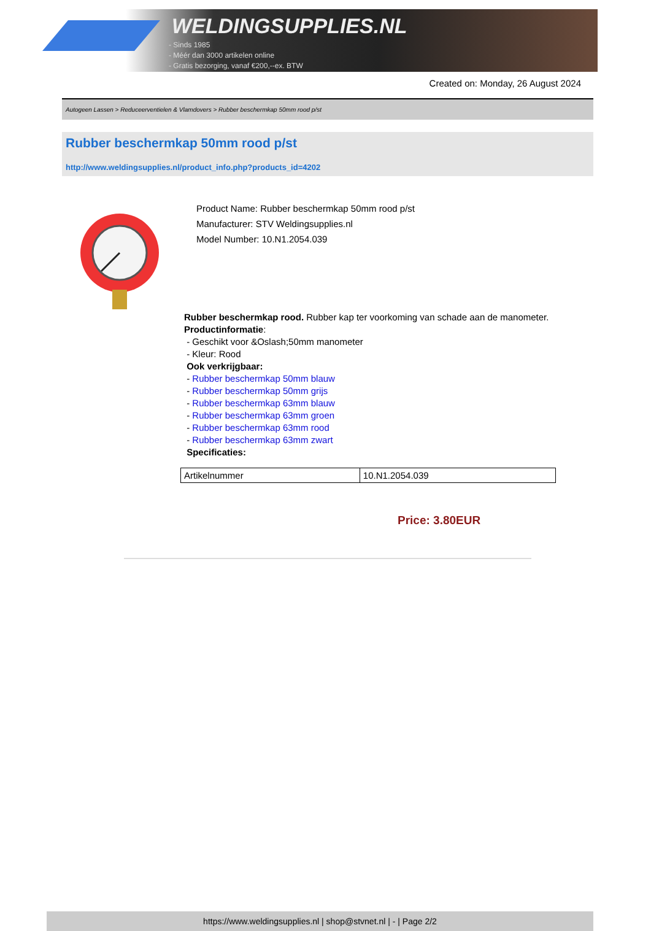WELDINGSUPPLIES.NL
- Sinds 1985
- Méér dan 3000 artikelen online
- Gratis bezorging, vanaf €200,--ex. BTW
Created on: Monday, 26 August 2024
Autogeen Lassen > Reduceerventielen & Vlamdovers > Rubber beschermkap 50mm rood p/st
Rubber beschermkap 50mm rood p/st
http://www.weldingsupplies.nl/product_info.php?products_id=4202
Product Name: Rubber beschermkap 50mm rood p/st
Manufacturer: STV Weldingsupplies.nl
Model Number: 10.N1.2054.039
Rubber beschermkap rood. Rubber kap ter voorkoming van schade aan de manometer.
Productinformatie:
- Geschikt voor &Oslash;50mm manometer
- Kleur: Rood
Ook verkrijgbaar:
- Rubber beschermkap 50mm blauw
- Rubber beschermkap 50mm grijs
- Rubber beschermkap 63mm blauw
- Rubber beschermkap 63mm groen
- Rubber beschermkap 63mm rood
- Rubber beschermkap 63mm zwart
Specificaties:
| Artikelnummer | 10.N1.2054.039 |
Price: 3.80EUR
https://www.weldingsupplies.nl | shop@stvnet.nl | - | Page 2/2